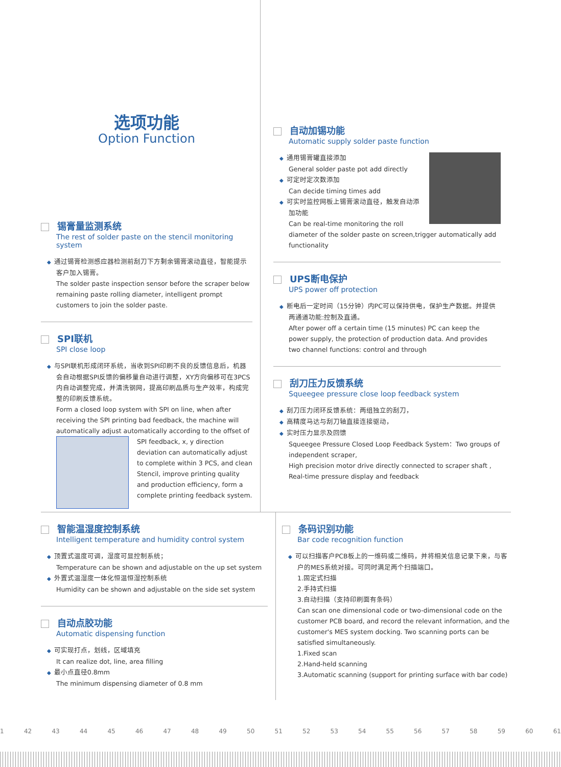选项功能
Option Function
锡膏量监测系统
The rest of solder paste on the stencil monitoring system
◆ 通过锡膏检测感应器检测前刮刀下方剩余锡膏滚动直径，智能提示客户加入锡膏。
The solder paste inspection sensor before the scraper below remaining paste rolling diameter, intelligent prompt customers to join the solder paste.
SPI联机
SPI close loop
◆ 与SPI联机形成闭环系统，当收到SPI印刷不良的反馈信息后，机器会自动根据SPI反馈的偏移量自动进行调整，XY方向偏移可在3PCS内自动调整完成，并清洗钢网，提高印刷品质与生产效率，构成完整的印刷反馈系统。
Form a closed loop system with SPI on line, when after receiving the SPI printing bad feedback, the machine will automatically adjust automatically according to the offset of SPI feedback, x, y direction deviation can automatically adjust to complete within 3 PCS, and clean Stencil, improve printing quality and production efficiency, form a complete printing feedback system.
自动加锡功能
Automatic supply solder paste function
◆ 通用锡膏罐直接添加
General solder paste pot add directly
◆ 可定时定次数添加
Can decide timing times add
◆ 可实时监控网板上锡膏滚动直径，触发自动添加功能
Can be real-time monitoring the roll diameter of the solder paste on screen,trigger automatically add functionality
UPS断电保护
UPS power off protection
◆ 断电后一定时间（15分钟）内PC可以保持供电，保护生产数据。并提供两通道功能:控制及直通。
After power off a certain time (15 minutes) PC can keep the power supply, the protection of production data. And provides two channel functions: control and through
刮刀压力反馈系统
Squeegee pressure close loop feedback system
◆ 刮刀压力闭环反馈系统：两组独立的刮刀，
◆ 高精度马达与刮刀轴直接连接驱动，
◆ 实时压力显示及回馈
Squeegee Pressure Closed Loop Feedback System：Two groups of independent scraper,
High precision motor drive directly connected to scraper shaft ,
Real-time pressure display and feedback
智能温湿度控制系统
Intelligent temperature and humidity control system
◆ 顶置式温度可调，湿度可显控制系统；
Temperature can be shown and adjustable on the up set system
◆ 外置式温湿度一体化恒温恒湿控制系统
Humidity can be shown and adjustable on the side set system
自动点胶功能
Automatic dispensing function
◆ 可实现打点，划线，区域填充
It can realize dot, line, area filling
◆ 最小点直径0.8mm
The minimum dispensing diameter of 0.8 mm
条码识别功能
Bar code recognition function
◆ 可以扫描客户PCB板上的一维码或二维码，并将相关信息记录下来，与客户的MES系统对接。可同时满足两个扫描端口。
1.固定式扫描
2.手持式扫描
3.自动扫描（支持印刷面有条码）
Can scan one dimensional code or two-dimensional code on the customer PCB board, and record the relevant information, and the customer's MES system docking. Two scanning ports can be satisfied simultaneously.
1.Fixed scan
2.Hand-held scanning
3.Automatic scanning (support for printing surface with bar code)
1 42 43 44 45 46 47 48 49 50 51 52 53 54 55 56 57 58 59 60 61